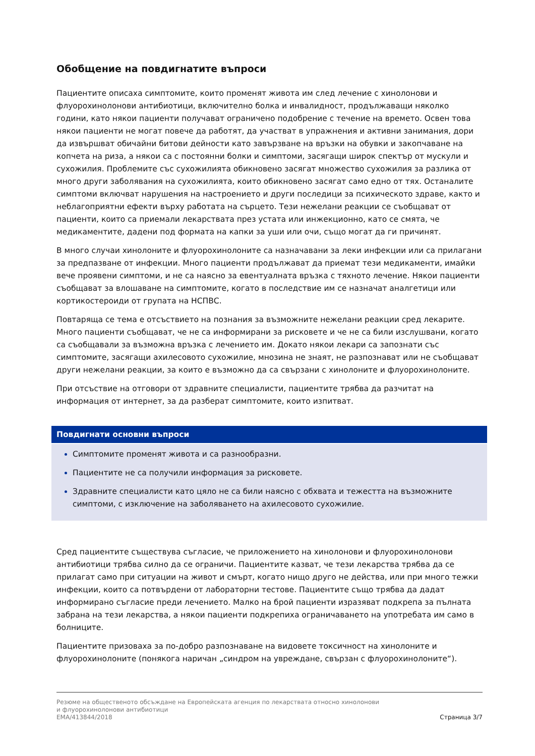Обобщение на повдигнатите въпроси
Пациентите описаха симптомите, които променят живота им след лечение с хинолонови и флуорохинолонови антибиотици, включително болка и инвалидност, продължаващи няколко години, като някои пациенти получават ограничено подобрение с течение на времето. Освен това някои пациенти не могат повече да работят, да участват в упражнения и активни занимания, дори да извършват обичайни битови дейности като завързване на връзки на обувки и закопчаване на копчета на риза, а някои са с постоянни болки и симптоми, засягащи широк спектър от мускули и сухожилия. Проблемите със сухожилията обикновено засягат множество сухожилия за разлика от много други заболявания на сухожилията, които обикновено засягат само едно от тях. Останалите симптоми включват нарушения на настроението и други последици за психическото здраве, както и неблагоприятни ефекти върху работата на сърцето. Тези нежелани реакции се съобщават от пациенти, които са приемали лекарствата през устата или инжекционно, като се смята, че медикаментите, дадени под формата на капки за уши или очи, също могат да ги причинят.
В много случаи хинолоните и флуорохинолоните са назначавани за леки инфекции или са прилагани за предпазване от инфекции. Много пациенти продължават да приемат тези медикаменти, имайки вече проявени симптоми, и не са наясно за евентуалната връзка с тяхното лечение. Някои пациенти съобщават за влошаване на симптомите, когато в последствие им се назначат аналгетици или кортикостероиди от групата на НСПВС.
Повтаряща се тема е отсъствието на познания за възможните нежелани реакции сред лекарите. Много пациенти съобщават, че не са информирани за рисковете и че не са били изслушвани, когато са съобщавали за възможна връзка с лечението им. Докато някои лекари са запознати със симптомите, засягащи ахилесовото сухожилие, мнозина не знаят, не разпознават или не съобщават други нежелани реакции, за които е възможно да са свързани с хинолоните и флуорохинолоните.
При отсъствие на отговори от здравните специалисти, пациентите трябва да разчитат на информация от интернет, за да разберат симптомите, които изпитват.
Повдигнати основни въпроси
Симптомите променят живота и са разнообразни.
Пациентите не са получили информация за рисковете.
Здравните специалисти като цяло не са били наясно с обхвата и тежестта на възможните симптоми, с изключение на заболяването на ахилесовото сухожилие.
Сред пациентите съществува съгласие, че приложението на хинолонови и флуорохинолонови антибиотици трябва силно да се ограничи. Пациентите казват, че тези лекарства трябва да се прилагат само при ситуации на живот и смърт, когато нищо друго не действа, или при много тежки инфекции, които са потвърдени от лабораторни тестове. Пациентите също трябва да дадат информирано съгласие преди лечението. Малко на брой пациенти изразяват подкрепа за пълната забрана на тези лекарства, а някои пациенти подкрепиха ограничаването на употребата им само в болниците.
Пациентите призоваха за по-добро разпознаване на видовете токсичност на хинолоните и флуорохинолоните (понякога наричан „синдром на увреждане, свързан с флуорохинолоните“).
Резюме на общественото обсъждане на Европейската агенция по лекарствата относно хинолонови
и флуорохинолонови антибиотици
EMA/413844/2018 Страница 3/7